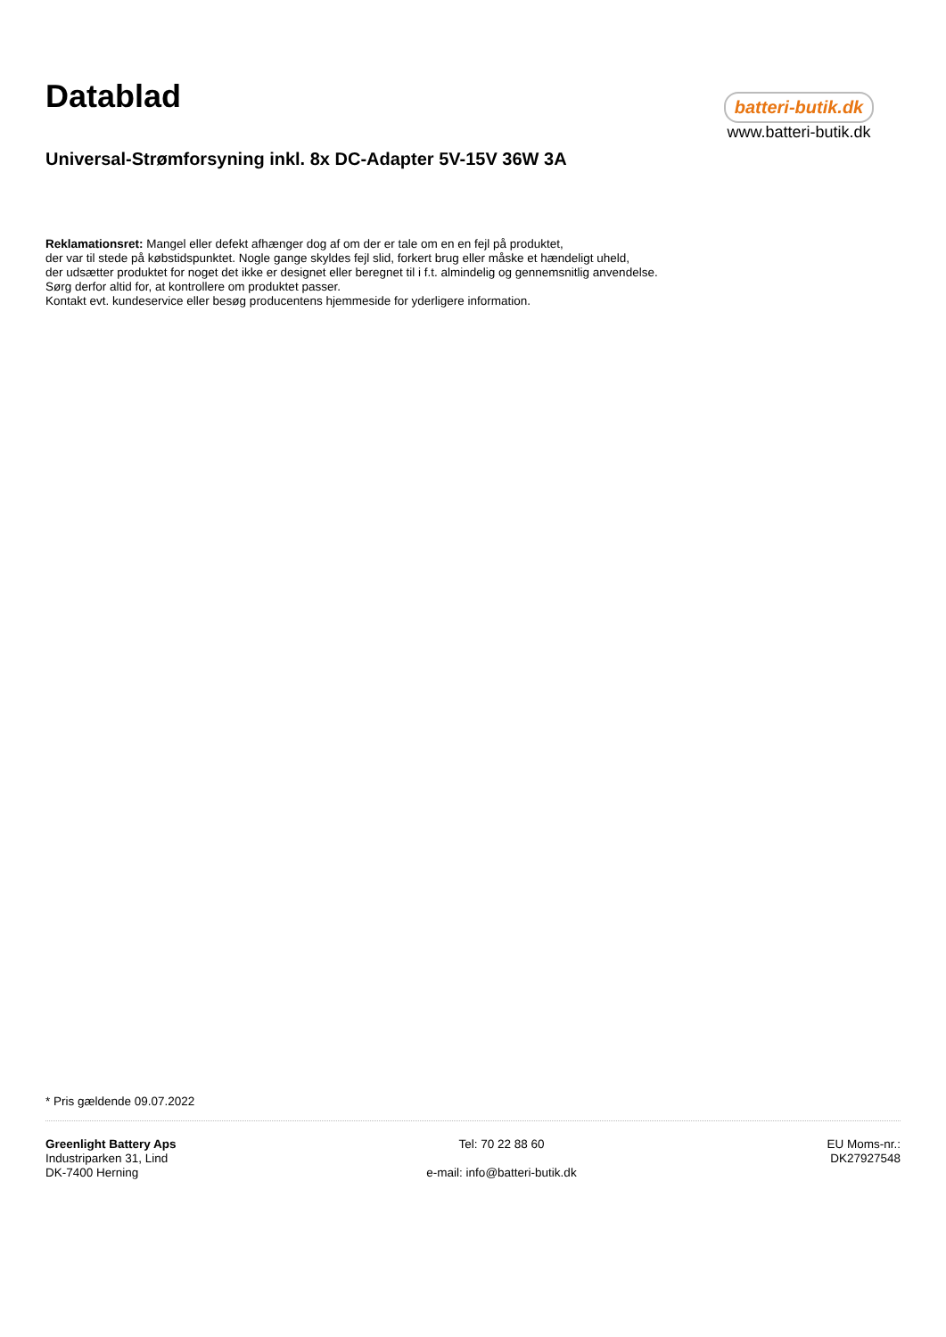Datablad
batteri-butik.dk
www.batteri-butik.dk
Universal-Strømforsyning inkl. 8x DC-Adapter 5V-15V 36W 3A
Reklamationsret: Mangel eller defekt afhænger dog af om der er tale om en en fejl på produktet,
der var til stede på købstidspunktet. Nogle gange skyldes fejl slid, forkert brug eller måske et hændeligt uheld,
der udsætter produktet for noget det ikke er designet eller beregnet til i f.t. almindelig og gennemsnitlig anvendelse.
Sørg derfor altid for, at kontrollere om produktet passer.
Kontakt evt. kundeservice eller besøg producentens hjemmeside for yderligere information.
* Pris gældende 09.07.2022
Greenlight Battery Aps
Industriparken 31, Lind
DK-7400 Herning
Tel: 70 22 88 60
e-mail: info@batteri-butik.dk
EU Moms-nr.:
DK27927548